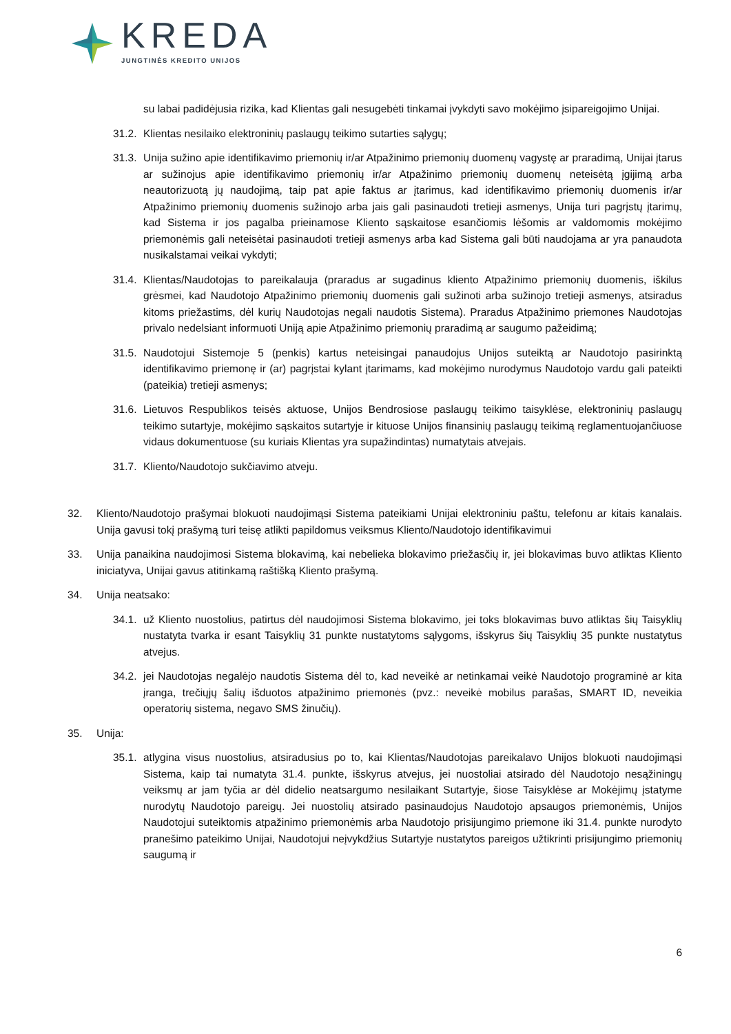KREDA
JUNGTINĖS KREDITO UNIJOS
su labai padidėjusia rizika, kad Klientas gali nesugebėti tinkamai įvykdyti savo mokėjimo įsipareigojimo Unijai.
31.2. Klientas nesilaiko elektroninių paslaugų teikimo sutarties sąlygų;
31.3. Unija sužino apie identifikavimo priemonių ir/ar Atpažinimo priemonių duomenų vagystę ar praradimą, Unijai įtarus ar sužinojus apie identifikavimo priemonių ir/ar Atpažinimo priemonių duomenų neteisėtą įgijimą arba neautorizuotą jų naudojimą, taip pat apie faktus ar įtarimus, kad identifikavimo priemonių duomenis ir/ar Atpažinimo priemonių duomenis sužinojo arba jais gali pasinaudoti tretieji asmenys, Unija turi pagrįstų įtarimų, kad Sistema ir jos pagalba prieinamose Kliento sąskaitose esančiomis lėšomis ar valdomomis mokėjimo priemonėmis gali neteisėtai pasinaudoti tretieji asmenys arba kad Sistema gali būti naudojama ar yra panaudota nusikalstamai veikai vykdyti;
31.4. Klientas/Naudotojas to pareikalauja (praradus ar sugadinus kliento Atpažinimo priemonių duomenis, iškilus grėsmei, kad Naudotojo Atpažinimo priemonių duomenis gali sužinoti arba sužinojo tretieji asmenys, atsiradus kitoms priežastims, dėl kurių Naudotojas negali naudotis Sistema). Praradus Atpažinimo priemones Naudotojas privalo nedelsiant informuoti Uniją apie Atpažinimo priemonių praradimą ar saugumo pažeidimą;
31.5. Naudotojui Sistemoje 5 (penkis) kartus neteisingai panaudojus Unijos suteiktą ar Naudotojo pasirinktą identifikavimo priemonę ir (ar) pagrįstai kylant įtarimams, kad mokėjimo nurodymus Naudotojo vardu gali pateikti (pateikia) tretieji asmenys;
31.6. Lietuvos Respublikos teisės aktuose, Unijos Bendrosiose paslaugų teikimo taisyklėse, elektroninių paslaugų teikimo sutartyje, mokėjimo sąskaitos sutartyje ir kituose Unijos finansinių paslaugų teikimą reglamentuojančiuose vidaus dokumentuose (su kuriais Klientas yra supažindintas) numatytais atvejais.
31.7. Kliento/Naudotojo sukčiavimo atveju.
32. Kliento/Naudotojo prašymai blokuoti naudojimąsi Sistema pateikiami Unijai elektroniniu paštu, telefonu ar kitais kanalais. Unija gavusi tokį prašymą turi teisę atlikti papildomus veiksmus Kliento/Naudotojo identifikavimui
33. Unija panaikina naudojimosi Sistema blokavimą, kai nebelieka blokavimo priežasčių ir, jei blokavimas buvo atliktas Kliento iniciatyva, Unijai gavus atitinkamą raštišką Kliento prašymą.
34. Unija neatsako:
34.1. už Kliento nuostolius, patirtus dėl naudojimosi Sistema blokavimo, jei toks blokavimas buvo atliktas šių Taisyklių nustatyta tvarka ir esant Taisyklių 31 punkte nustatytoms sąlygoms, išskyrus šių Taisyklių 35 punkte nustatytus atvejus.
34.2. jei Naudotojas negalėjo naudotis Sistema dėl to, kad neveikė ar netinkamai veikė Naudotojo programinė ar kita įranga, trečiųjų šalių išduotos atpažinimo priemonės (pvz.: neveikė mobilus parašas, SMART ID, neveikia operatorių sistema, negavo SMS žinučių).
35. Unija:
35.1. atlygina visus nuostolius, atsiradusius po to, kai Klientas/Naudotojas pareikalavo Unijos blokuoti naudojimąsi Sistema, kaip tai numatyta 31.4. punkte, išskyrus atvejus, jei nuostoliai atsirado dėl Naudotojo nesąžiningų veiksmų ar jam tyčia ar dėl didelio neatsargumo nesilaikant Sutartyje, šiose Taisyklėse ar Mokėjimų įstatyme nurodytų Naudotojo pareigų. Jei nuostolių atsirado pasinaudojus Naudotojo apsaugos priemonėmis, Unijos Naudotojui suteiktomis atpažinimo priemonėmis arba Naudotojo prisijungimo priemone iki 31.4. punkte nurodyto pranešimo pateikimo Unijai, Naudotojui neįvykdžius Sutartyje nustatytos pareigos užtikrinti prisijungimo priemonių saugumą ir
6